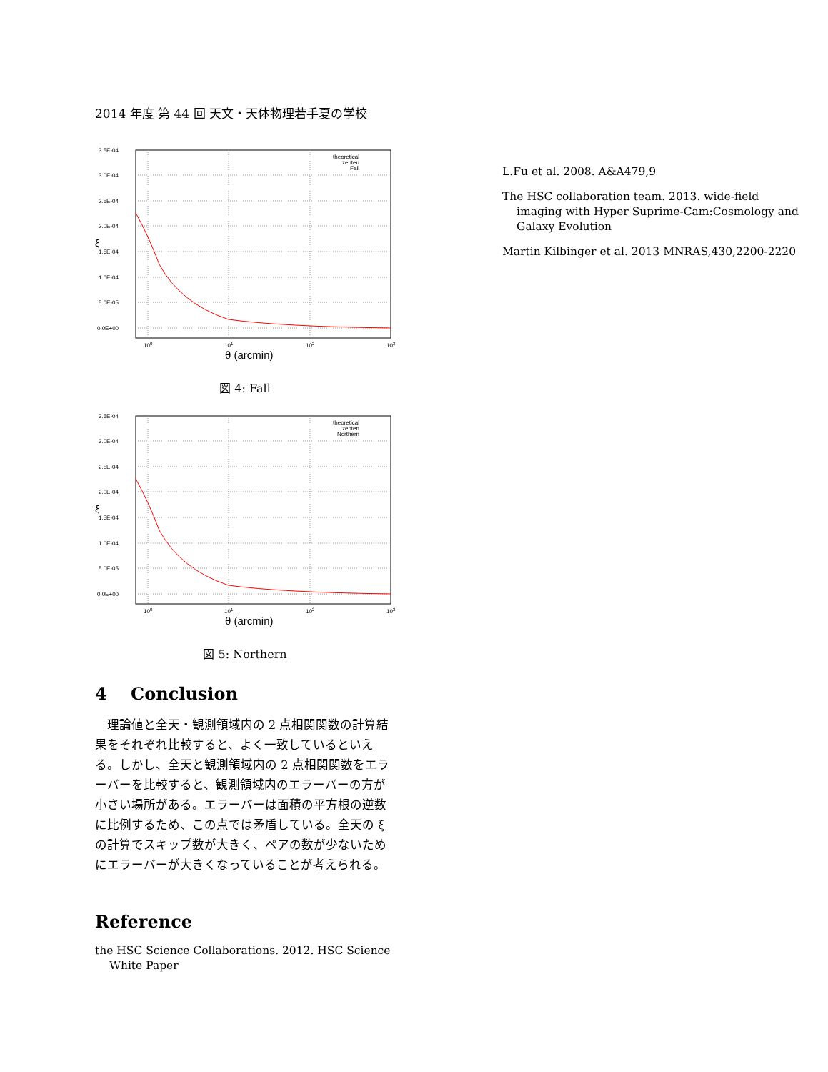2014 年度 第 44 回 天文・天体物理若手夏の学校
3.5E-04
3.0E-04
2.5E-04
2.0E-04
1.5E-04
1.0E-04
5.0E-05
0.0E+00
100
101
102
103
θ (arcmin)
ξ
theoretical
zenten
Fall
図 4: Fall
3.5E-04
3.0E-04
2.5E-04
2.0E-04
1.5E-04
1.0E-04
5.0E-05
0.0E+00
100
101
102
103
θ (arcmin)
ξ
theoretical
zenten
Northern
図 5: Northern
4 Conclusion
理論値と全天・観測領域内の 2 点相関関数の計算結果をそれぞれ比較すると、よく一致しているといえる。しかし、全天と観測領域内の 2 点相関関数をエラーバーを比較すると、観測領域内のエラーバーの方が小さい場所がある。エラーバーは面積の平方根の逆数に比例するため、この点では矛盾している。全天の ξ の計算でスキップ数が大きく、ペアの数が少ないためにエラーバーが大きくなっていることが考えられる。
Reference
the HSC Science Collaborations. 2012. HSC Science White Paper
L.Fu et al. 2008. A&A479,9
The HSC collaboration team. 2013. wide-field imaging with Hyper Suprime-Cam:Cosmology and Galaxy Evolution
Martin Kilbinger et al. 2013 MNRAS,430,2200-2220